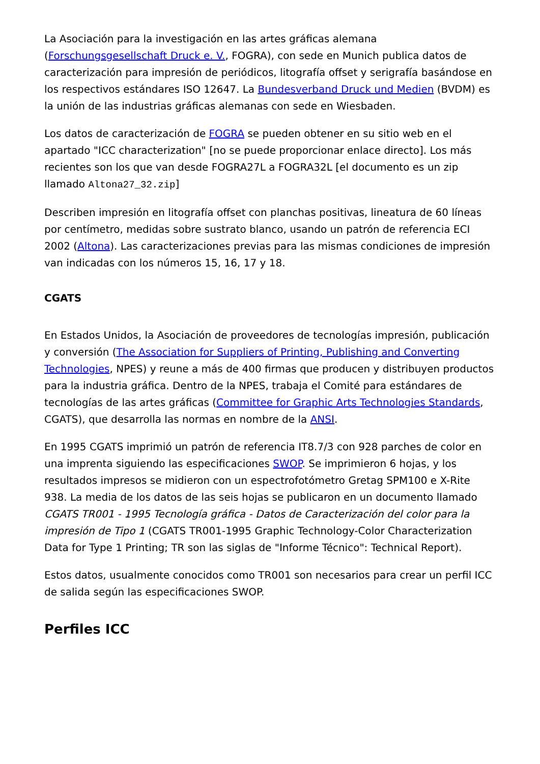La Asociación para la investigación en las artes gráficas alemana (Forschungsgesellschaft Druck e. V., FOGRA), con sede en Munich publica datos de caracterización para impresión de periódicos, litografía offset y serigrafía basándose en los respectivos estándares ISO 12647. La Bundesverband Druck und Medien (BVDM) es la unión de las industrias gráficas alemanas con sede en Wiesbaden.
Los datos de caracterización de FOGRA se pueden obtener en su sitio web en el apartado "ICC characterization" [no se puede proporcionar enlace directo]. Los más recientes son los que van desde FOGRA27L a FOGRA32L [el documento es un zip llamado Altona27_32.zip]
Describen impresión en litografía offset con planchas positivas, lineatura de 60 líneas por centímetro, medidas sobre sustrato blanco, usando un patrón de referencia ECI 2002 (Altona). Las caracterizaciones previas para las mismas condiciones de impresión van indicadas con los números 15, 16, 17 y 18.
CGATS
En Estados Unidos, la Asociación de proveedores de tecnologías impresión, publicación y conversión (The Association for Suppliers of Printing, Publishing and Converting Technologies, NPES) y reune a más de 400 firmas que producen y distribuyen productos para la industria gráfica. Dentro de la NPES, trabaja el Comité para estándares de tecnologías de las artes gráficas (Committee for Graphic Arts Technologies Standards, CGATS), que desarrolla las normas en nombre de la ANSI.
En 1995 CGATS imprimió un patrón de referencia IT8.7/3 con 928 parches de color en una imprenta siguiendo las especificaciones SWOP. Se imprimieron 6 hojas, y los resultados impresos se midieron con un espectrofotómetro Gretag SPM100 e X-Rite 938. La media de los datos de las seis hojas se publicaron en un documento llamado CGATS TR001 - 1995 Tecnología gráfica - Datos de Caracterización del color para la impresión de Tipo 1 (CGATS TR001-1995 Graphic Technology-Color Characterization Data for Type 1 Printing; TR son las siglas de "Informe Técnico": Technical Report).
Estos datos, usualmente conocidos como TR001 son necesarios para crear un perfil ICC de salida según las especificaciones SWOP.
Perfiles ICC